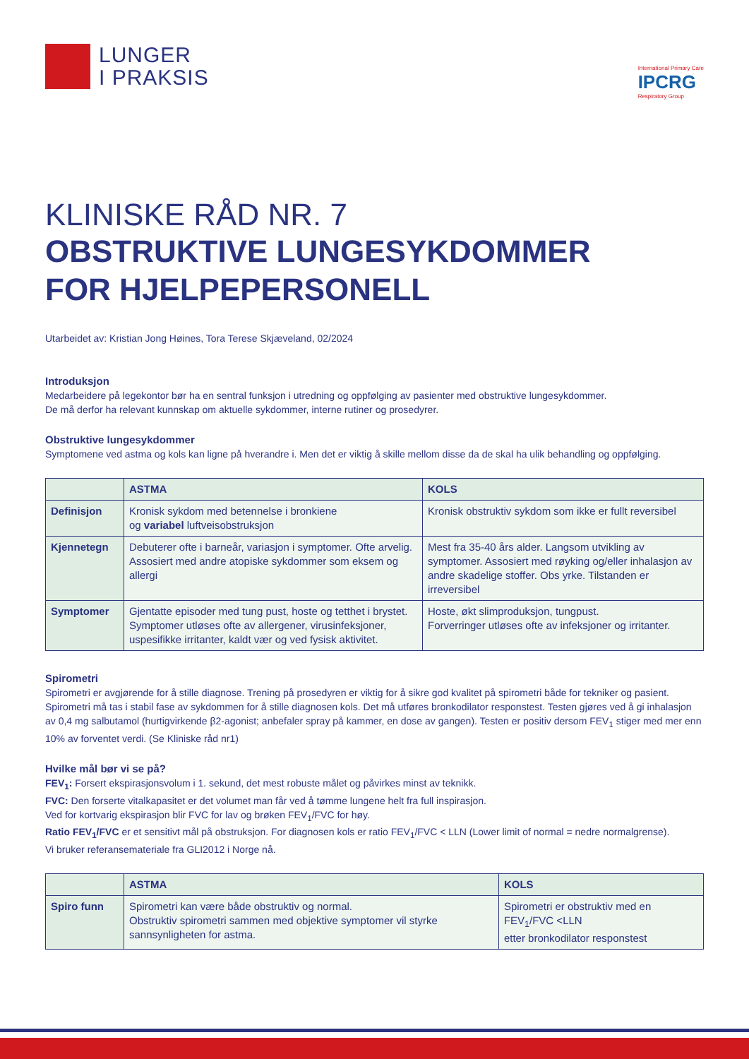LUNGER
I PRAKSIS
International Primary Care
IPCRG
Respiratory Group
KLINISKE RÅD NR. 7
OBSTRUKTIVE LUNGESYKDOMMER
FOR HJELPEPERSONELL
Utarbeidet av: Kristian Jong Høines, Tora Terese Skjæveland, 02/2024
Introduksjon
Medarbeidere på legekontor bør ha en sentral funksjon i utredning og oppfølging av pasienter med obstruktive lungesykdommer.
De må derfor ha relevant kunnskap om aktuelle sykdommer, interne rutiner og prosedyrer.
Obstruktive lungesykdommer
Symptomene ved astma og kols kan ligne på hverandre i. Men det er viktig å skille mellom disse da de skal ha ulik behandling og oppfølging.
| | ASTMA | KOLS |
| --- | --- | --- |
| Definisjon | Kronisk sykdom med betennelse i bronkiene og variabel luftveisobstruksjon | Kronisk obstruktiv sykdom som ikke er fullt reversibel |
| Kjennetegn | Debuterer ofte i barneår, variasjon i symptomer. Ofte arvelig. Assosiert med andre atopiske sykdommer som eksem og allergi | Mest fra 35-40 års alder. Langsom utvikling av symptomer. Assosiert med røyking og/eller inhalasjon av andre skadelige stoffer. Obs yrke. Tilstanden er irreversibel |
| Symptomer | Gjentatte episoder med tung pust, hoste og tetthet i brystet. Symptomer utløses ofte av allergener, virusinfeksjoner, uspesifikke irritanter, kaldt vær og ved fysisk aktivitet. | Hoste, økt slimproduksjon, tungpust. Forverringer utløses ofte av infeksjoner og irritanter. |
Spirometri
Spirometri er avgjørende for å stille diagnose. Trening på prosedyren er viktig for å sikre god kvalitet på spirometri både for tekniker og pasient. Spirometri må tas i stabil fase av sykdommen for å stille diagnosen kols. Det må utføres bronkodilator responstest. Testen gjøres ved å gi inhalasjon av 0,4 mg salbutamol (hurtigvirkende β2-agonist; anbefaler spray på kammer, en dose av gangen). Testen er positiv dersom FEV<sub>1</sub> stiger med mer enn 10% av forventet verdi. (Se Kliniske råd nr1)
Hvilke mål bør vi se på?
FEV<sub>1</sub>: Forsert ekspirasjonsvolum i 1. sekund, det mest robuste målet og påvirkes minst av teknikk.
FVC: Den forserte vitalkapasitet er det volumet man får ved å tømme lungene helt fra full inspirasjon.
Ved for kortvarig ekspirasjon blir FVC for lav og brøken FEV<sub>1</sub>/FVC for høy.
Ratio FEV<sub>1</sub>/FVC er et sensitivt mål på obstruksjon. For diagnosen kols er ratio FEV<sub>1</sub>/FVC < LLN (Lower limit of normal = nedre normalgrense).
Vi bruker referansemateriale fra GLI2012 i Norge nå.
| | ASTMA | KOLS |
| --- | --- | --- |
| Spiro funn | Spirometri kan være både obstruktiv og normal. Obstruktiv spirometri sammen med objektive symptomer vil styrke sannsynligheten for astma. | Spirometri er obstruktiv med en FEV<sub>1</sub>/FVC <LLN etter bronkodilator responstest |